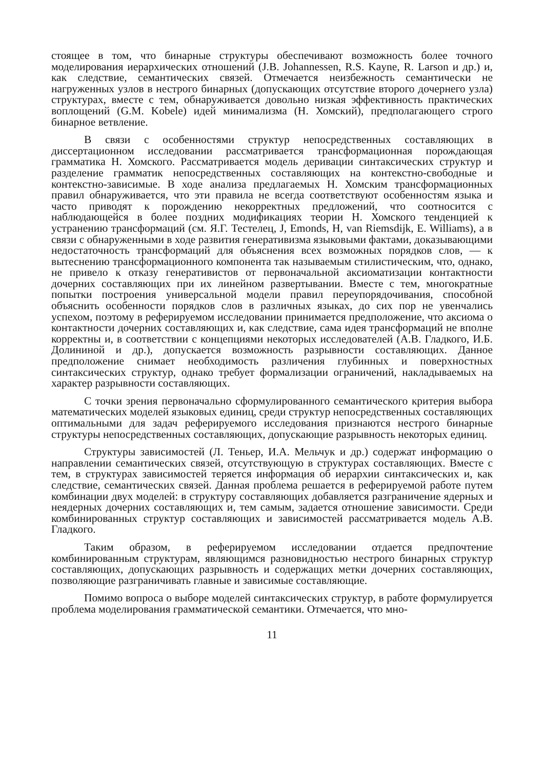стоящее в том, что бинарные структуры обеспечивают возможность более точного моделирования иерархических отношений (J.B. Johannessen, R.S. Kayne, R. Larson и др.) и, как следствие, семантических связей. Отмечается неизбежность семантически не нагруженных узлов в нестрого бинарных (допускающих отсутствие второго дочернего узла) структурах, вместе с тем, обнаруживается довольно низкая эффективность практических воплощений (G.M. Kobele) идей минимализма (Н. Хомский), предполагающего строго бинарное ветвление.
В связи с особенностями структур непосредственных составляющих в диссертационном исследовании рассматривается трансформационная порождающая грамматика Н. Хомского. Рассматривается модель деривации синтаксических структур и разделение грамматик непосредственных составляющих на контекстно-свободные и контекстно-зависимые. В ходе анализа предлагаемых Н. Хомским трансформационных правил обнаруживается, что эти правила не всегда соответствуют особенностям языка и часто приводят к порождению некорректных предложений, что соотносится с наблюдающейся в более поздних модификациях теории Н. Хомского тенденцией к устранению трансформаций (см. Я.Г. Тестелец, J, Emonds, H, van Riemsdijk, E. Williams), а в связи с обнаруженными в ходе развития генеративизма языковыми фактами, доказывающими недостаточность трансформаций для объяснения всех возможных порядков слов, — к вытеснению трансформационного компонента так называемым стилистическим, что, однако, не привело к отказу генеративистов от первоначальной аксиоматизации контактности дочерних составляющих при их линейном развертывании. Вместе с тем, многократные попытки построения универсальной модели правил переупорядочивания, способной объяснить особенности порядков слов в различных языках, до сих пор не увенчались успехом, поэтому в реферируемом исследовании принимается предположение, что аксиома о контактности дочерних составляющих и, как следствие, сама идея трансформаций не вполне корректны и, в соответствии с концепциями некоторых исследователей (А.В. Гладкого, И.Б. Долининой и др.), допускается возможность разрывности составляющих. Данное предположение снимает необходимость различения глубинных и поверхностных синтаксических структур, однако требует формализации ограничений, накладываемых на характер разрывности составляющих.
С точки зрения первоначально сформулированного семантического критерия выбора математических моделей языковых единиц, среди структур непосредственных составляющих оптимальными для задач реферируемого исследования признаются нестрого бинарные структуры непосредственных составляющих, допускающие разрывность некоторых единиц.
Структуры зависимостей (Л. Теньер, И.А. Мельчук и др.) содержат информацию о направлении семантических связей, отсутствующую в структурах составляющих. Вместе с тем, в структурах зависимостей теряется информация об иерархии синтаксических и, как следствие, семантических связей. Данная проблема решается в реферируемой работе путем комбинации двух моделей: в структуру составляющих добавляется разграничение ядерных и неядерных дочерних составляющих и, тем самым, задается отношение зависимости. Среди комбинированных структур составляющих и зависимостей рассматривается модель А.В. Гладкого.
Таким образом, в реферируемом исследовании отдается предпочтение комбинированным структурам, являющимся разновидностью нестрого бинарных структур составляющих, допускающих разрывность и содержащих метки дочерних составляющих, позволяющие разграничивать главные и зависимые составляющие.
Помимо вопроса о выборе моделей синтаксических структур, в работе формулируется проблема моделирования грамматической семантики. Отмечается, что мно-
11